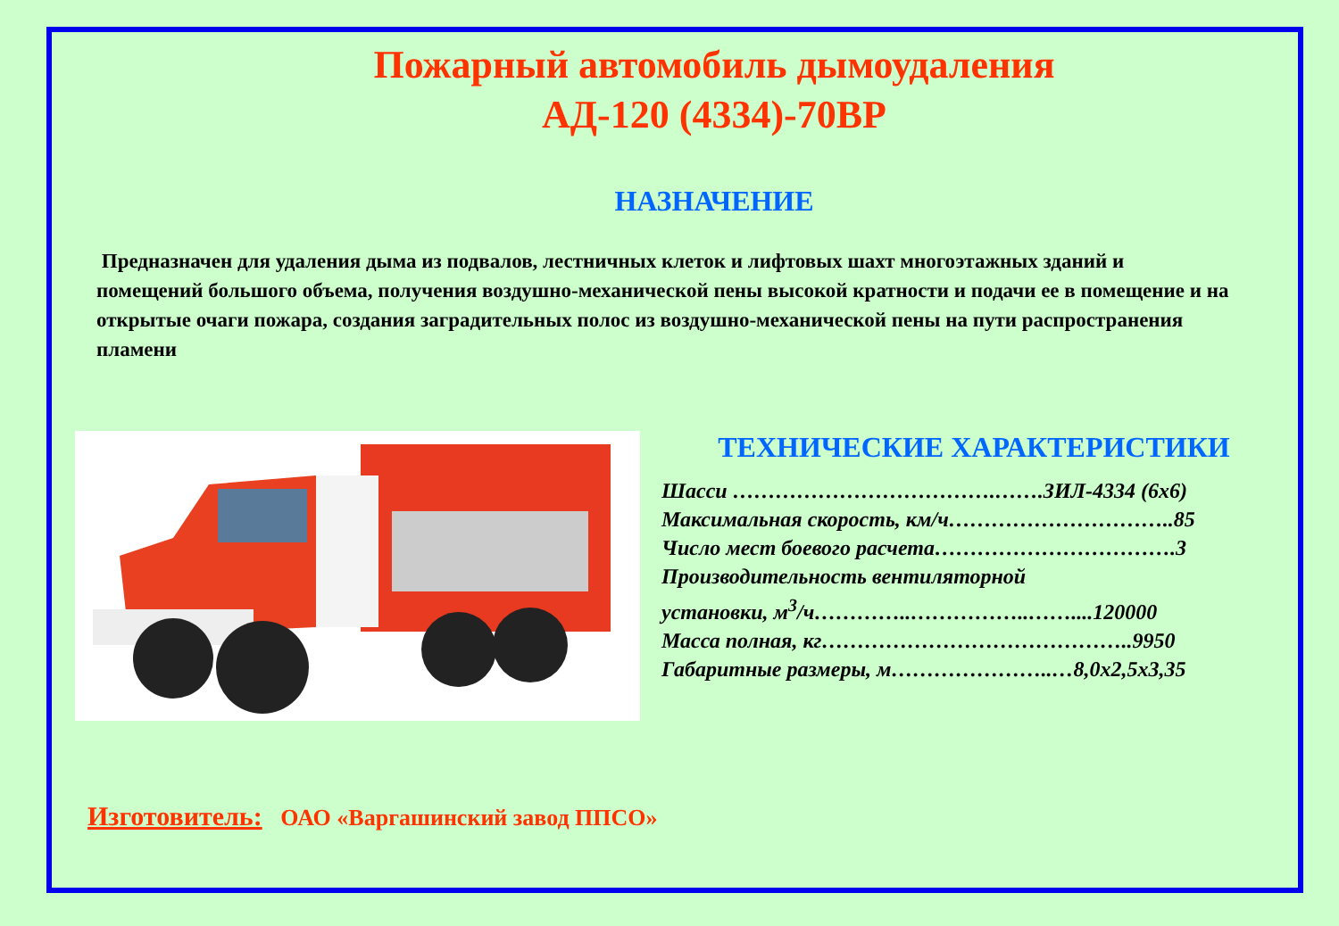Пожарный автомобиль дымоудаления
АД-120 (4334)-70ВР
НАЗНАЧЕНИЕ
Предназначен для удаления дыма из подвалов, лестничных клеток и лифтовых шахт многоэтажных зданий и помещений большого объема, получения воздушно-механической пены высокой кратности и подачи ее в помещение и на открытые очаги пожара, создания заградительных полос из воздушно-механической пены на пути распространения пламени
ТЕХНИЧЕСКИЕ ХАРАКТЕРИСТИКИ
Шасси ……………………………….…….ЗИЛ-4334 (6х6)
Максимальная скорость, км/ч…………………………..85
Число мест боевого расчета…………………………….3
Производительность вентиляторной
установки, м<sup>3</sup>/ч…………..……………..……....120000
Масса полная, кг……………………………………..9950
Габаритные размеры, м…………………..…8,0х2,5х3,35
Изготовитель: ОАО «Варгашинский завод ППСО»